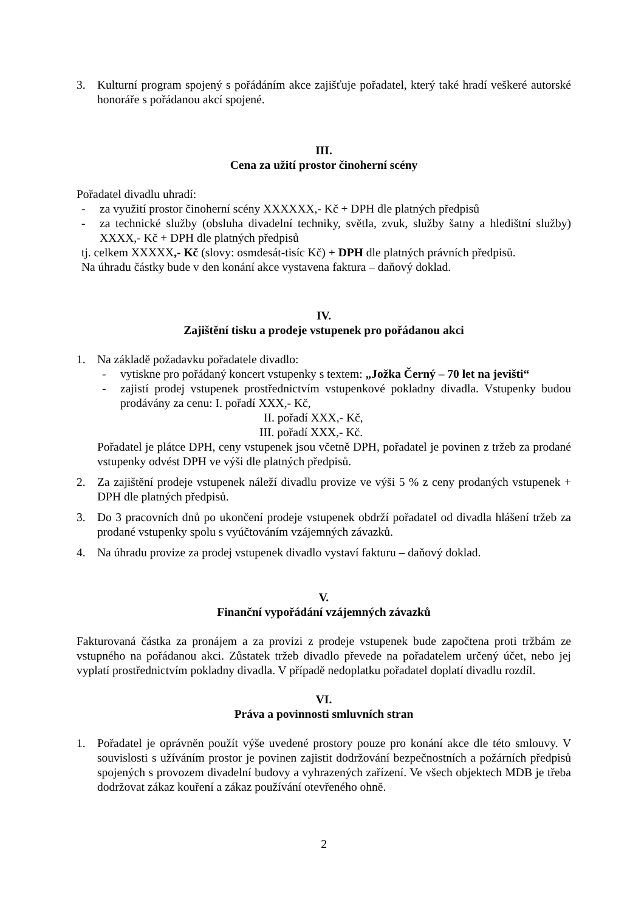3. Kulturní program spojený s pořádáním akce zajišťuje pořadatel, který také hradí veškeré autorské honoráře s pořádanou akcí spojené.
III.
Cena za užití prostor činoherní scény
Pořadatel divadlu uhradí:
- za využití prostor činoherní scény XXXXXX,- Kč + DPH dle platných předpisů
- za technické služby (obsluha divadelní techniky, světla, zvuk, služby šatny a hledištní služby) XXXX,- Kč + DPH dle platných předpisů
tj. celkem XXXXX,- Kč (slovy: osmdesát-tisíc Kč) + DPH dle platných právních předpisů.
Na úhradu částky bude v den konání akce vystavena faktura – daňový doklad.
IV.
Zajištění tisku a prodeje vstupenek pro pořádanou akci
1. Na základě požadavku pořadatele divadlo:
- vytiskne pro pořádaný koncert vstupenky s textem: „Jožka Černý – 70 let na jevišti“
- zajistí prodej vstupenek prostřednictvím vstupenkové pokladny divadla. Vstupenky budou prodávány za cenu: I. pořadí XXX,- Kč,
II. pořadí XXX,- Kč,
III. pořadí XXX,- Kč.
Pořadatel je plátce DPH, ceny vstupenek jsou včetně DPH, pořadatel je povinen z tržeb za prodané vstupenky odvést DPH ve výši dle platných předpisů.
2. Za zajištění prodeje vstupenek náleží divadlu provize ve výši 5 % z ceny prodaných vstupenek + DPH dle platných předpisů.
3. Do 3 pracovních dnů po ukončení prodeje vstupenek obdrží pořadatel od divadla hlášení tržeb za prodané vstupenky spolu s vyúčtováním vzájemných závazků.
4. Na úhradu provize za prodej vstupenek divadlo vystaví fakturu – daňový doklad.
V.
Finanční vypořádání vzájemných závazků
Fakturovaná částka za pronájem a za provizi z prodeje vstupenek bude započtena proti tržbám ze vstupného na pořádanou akci. Zůstatek tržeb divadlo převede na pořadatelem určený účet, nebo jej vyplatí prostřednictvím pokladny divadla. V případě nedoplatku pořadatel doplatí divadlu rozdíl.
VI.
Práva a povinnosti smluvních stran
1. Pořadatel je oprávněn použít výše uvedené prostory pouze pro konání akce dle této smlouvy. V souvislosti s užíváním prostor je povinen zajistit dodržování bezpečnostních a požárních předpisů spojených s provozem divadelní budovy a vyhrazených zařízení. Ve všech objektech MDB je třeba dodržovat zákaz kouření a zákaz používání otevřeného ohně.
2